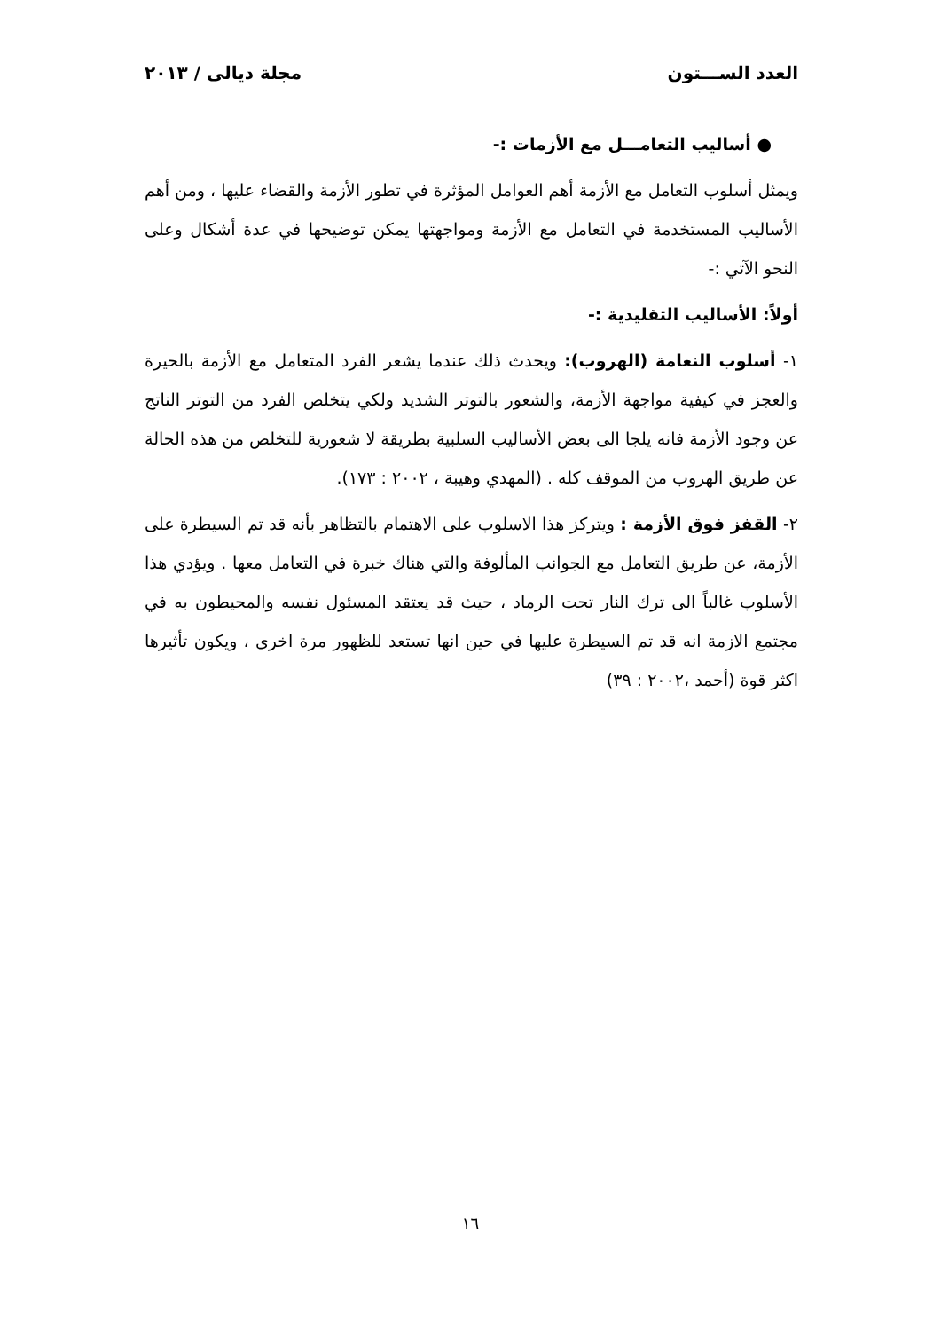العدد الســـتون مجلة ديالى / ٢٠١٣
● أساليب التعامـــل مع الأزمات :-
ويمثل أسلوب التعامل مع الأزمة أهم العوامل المؤثرة في تطور الأزمة والقضاء عليها ، ومن أهم الأساليب المستخدمة في التعامل مع الأزمة ومواجهتها يمكن توضيحها في عدة أشكال وعلى النحو الآتي :-
أولاً: الأساليب التقليدية :-
١- أسلوب النعامة (الهروب): ويحدث ذلك عندما يشعر الفرد المتعامل مع الأزمة بالحيرة والعجز في كيفية مواجهة الأزمة، والشعور بالتوتر الشديد ولكي يتخلص الفرد من التوتر الناتج عن وجود الأزمة فانه يلجا الى بعض الأساليب السلبية بطريقة لا شعورية للتخلص من هذه الحالة عن طريق الهروب من الموقف كله . (المهدي وهيبة ، ٢٠٠٢ : ١٧٣).
٢- القفز فوق الأزمة : ويتركز هذا الاسلوب على الاهتمام بالتظاهر بأنه قد تم السيطرة على الأزمة، عن طريق التعامل مع الجوانب المألوفة والتي هناك خبرة في التعامل معها . ويؤدي هذا الأسلوب غالباً الى ترك النار تحت الرماد ، حيث قد يعتقد المسئول نفسه والمحيطون به في مجتمع الازمة انه قد تم السيطرة عليها في حين انها تستعد للظهور مرة اخرى ، ويكون تأثيرها اكثر قوة (أحمد ،٢٠٠٢ : ٣٩)
١٦